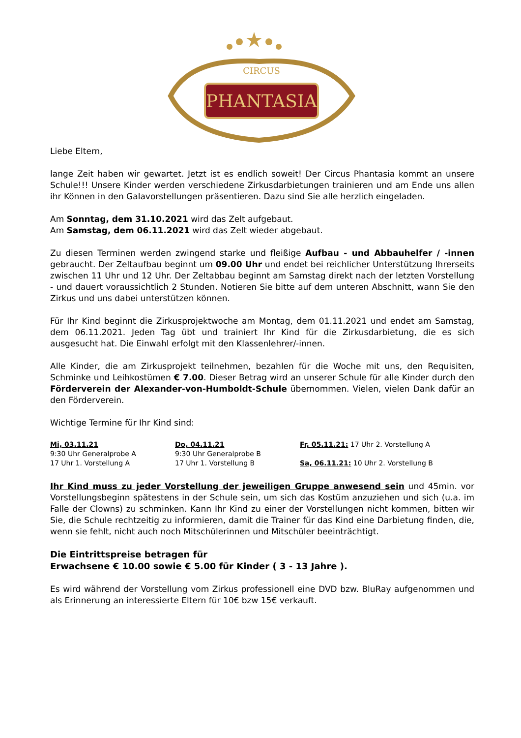CIRCUS
PHANTASIA
Liebe Eltern,
lange Zeit haben wir gewartet. Jetzt ist es endlich soweit! Der Circus Phantasia kommt an unsere Schule!!! Unsere Kinder werden verschiedene Zirkusdarbietungen trainieren und am Ende uns allen ihr Können in den Galavorstellungen präsentieren. Dazu sind Sie alle herzlich eingeladen.
Am Sonntag, dem 31.10.2021 wird das Zelt aufgebaut.
Am Samstag, dem 06.11.2021 wird das Zelt wieder abgebaut.
Zu diesen Terminen werden zwingend starke und fleißige Aufbau - und Abbauhelfer / -innen gebraucht. Der Zeltaufbau beginnt um 09.00 Uhr und endet bei reichlicher Unterstützung Ihrerseits zwischen 11 Uhr und 12 Uhr. Der Zeltabbau beginnt am Samstag direkt nach der letzten Vorstellung - und dauert voraussichtlich 2 Stunden. Notieren Sie bitte auf dem unteren Abschnitt, wann Sie den Zirkus und uns dabei unterstützen können.
Für Ihr Kind beginnt die Zirkusprojektwoche am Montag, dem 01.11.2021 und endet am Samstag, dem 06.11.2021. Jeden Tag übt und trainiert Ihr Kind für die Zirkusdarbietung, die es sich ausgesucht hat. Die Einwahl erfolgt mit den Klassenlehrer/-innen.
Alle Kinder, die am Zirkusprojekt teilnehmen, bezahlen für die Woche mit uns, den Requisiten, Schminke und Leihkostümen € 7.00. Dieser Betrag wird an unserer Schule für alle Kinder durch den Förderverein der Alexander-von-Humboldt-Schule übernommen. Vielen, vielen Dank dafür an den Förderverein.
Wichtige Termine für Ihr Kind sind:
| Mi, 03.11.21 | Do, 04.11.21 | Fr, 05.11.21: 17 Uhr 2. Vorstellung A |
| 9:30 Uhr Generalprobe A | 9:30 Uhr Generalprobe B | |
| 17 Uhr 1. Vorstellung A | 17 Uhr 1. Vorstellung B | Sa, 06.11.21: 10 Uhr 2. Vorstellung B |
Ihr Kind muss zu jeder Vorstellung der jeweiligen Gruppe anwesend sein und 45min. vor Vorstellungsbeginn spätestens in der Schule sein, um sich das Kostüm anzuziehen und sich (u.a. im Falle der Clowns) zu schminken. Kann Ihr Kind zu einer der Vorstellungen nicht kommen, bitten wir Sie, die Schule rechtzeitig zu informieren, damit die Trainer für das Kind eine Darbietung finden, die, wenn sie fehlt, nicht auch noch Mitschülerinnen und Mitschüler beeinträchtigt.
Die Eintrittspreise betragen für
Erwachsene € 10.00 sowie € 5.00 für Kinder ( 3 - 13 Jahre ).
Es wird während der Vorstellung vom Zirkus professionell eine DVD bzw. BluRay aufgenommen und als Erinnerung an interessierte Eltern für 10€ bzw 15€ verkauft.